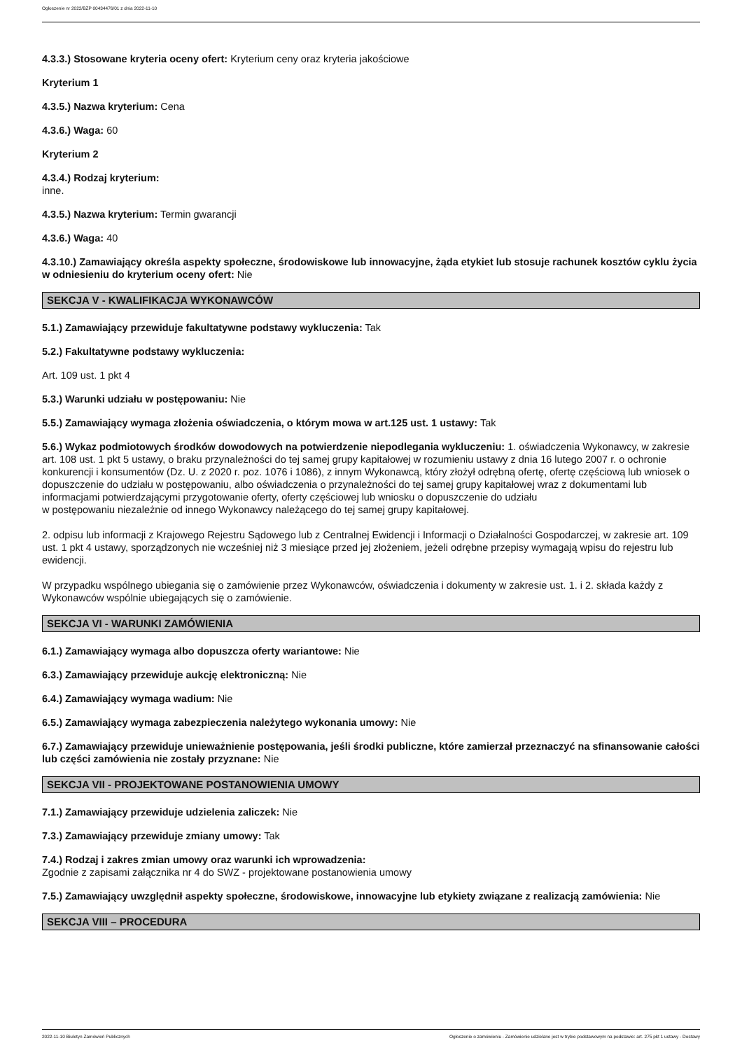Ogłoszenie nr 2022/BZP 00434476/01 z dnia 2022-11-10
4.3.3.) Stosowane kryteria oceny ofert: Kryterium ceny oraz kryteria jakościowe
Kryterium 1
4.3.5.) Nazwa kryterium: Cena
4.3.6.) Waga: 60
Kryterium 2
4.3.4.) Rodzaj kryterium:
inne.
4.3.5.) Nazwa kryterium: Termin gwarancji
4.3.6.) Waga: 40
4.3.10.) Zamawiający określa aspekty społeczne, środowiskowe lub innowacyjne, żąda etykiet lub stosuje rachunek kosztów cyklu życia w odniesieniu do kryterium oceny ofert: Nie
SEKCJA V - KWALIFIKACJA WYKONAWCÓW
5.1.) Zamawiający przewiduje fakultatywne podstawy wykluczenia: Tak
5.2.) Fakultatywne podstawy wykluczenia:
Art. 109 ust. 1 pkt 4
5.3.) Warunki udziału w postępowaniu: Nie
5.5.) Zamawiający wymaga złożenia oświadczenia, o którym mowa w art.125 ust. 1 ustawy: Tak
5.6.) Wykaz podmiotowych środków dowodowych na potwierdzenie niepodlegania wykluczeniu: 1. oświadczenia Wykonawcy, w zakresie art. 108 ust. 1 pkt 5 ustawy, o braku przynależności do tej samej grupy kapitałowej w rozumieniu ustawy z dnia 16 lutego 2007 r. o ochronie konkurencji i konsumentów (Dz. U. z 2020 r. poz. 1076 i 1086), z innym Wykonawcą, który złożył odrębną ofertę, ofertę częściową lub wniosek o dopuszczenie do udziału w postępowaniu, albo oświadczenia o przynależności do tej samej grupy kapitałowej wraz z dokumentami lub informacjami potwierdzającymi przygotowanie oferty, oferty częściowej lub wniosku o dopuszczenie do udziału
w postępowaniu niezależnie od innego Wykonawcy należącego do tej samej grupy kapitałowej.
2. odpisu lub informacji z Krajowego Rejestru Sądowego lub z Centralnej Ewidencji i Informacji o Działalności Gospodarczej, w zakresie art. 109 ust. 1 pkt 4 ustawy, sporządzonych nie wcześniej niż 3 miesiące przed jej złożeniem, jeżeli odrębne przepisy wymagają wpisu do rejestru lub ewidencji.
W przypadku wspólnego ubiegania się o zamówienie przez Wykonawców, oświadczenia i dokumenty w zakresie ust. 1. i 2. składa każdy z Wykonawców wspólnie ubiegających się o zamówienie.
SEKCJA VI - WARUNKI ZAMÓWIENIA
6.1.) Zamawiający wymaga albo dopuszcza oferty wariantowe: Nie
6.3.) Zamawiający przewiduje aukcję elektroniczną: Nie
6.4.) Zamawiający wymaga wadium: Nie
6.5.) Zamawiający wymaga zabezpieczenia należytego wykonania umowy: Nie
6.7.) Zamawiający przewiduje unieważnienie postępowania, jeśli środki publiczne, które zamierzał przeznaczyć na sfinansowanie całości lub części zamówienia nie zostały przyznane: Nie
SEKCJA VII - PROJEKTOWANE POSTANOWIENIA UMOWY
7.1.) Zamawiający przewiduje udzielenia zaliczek: Nie
7.3.) Zamawiający przewiduje zmiany umowy: Tak
7.4.) Rodzaj i zakres zmian umowy oraz warunki ich wprowadzenia:
Zgodnie z zapisami załącznika nr 4 do SWZ - projektowane postanowienia umowy
7.5.) Zamawiający uwzględnił aspekty społeczne, środowiskowe, innowacyjne lub etykiety związane z realizacją zamówienia: Nie
SEKCJA VIII – PROCEDURA
2022-11-10 Biuletyn Zamówień Publicznych Ogłoszenie o zamówieniu - Zamówienie udzielane jest w trybie podstawowym na podstawie: art. 275 pkt 1 ustawy - Dostawy